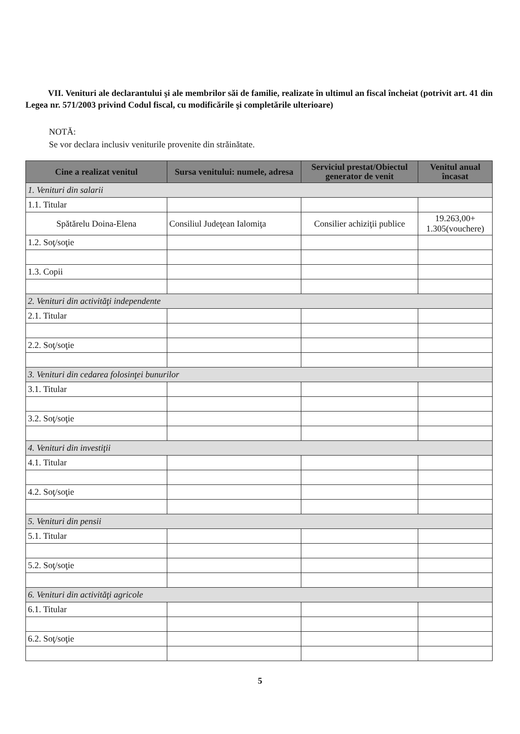VII. Venituri ale declarantului şi ale membrilor săi de familie, realizate în ultimul an fiscal încheiat (potrivit art. 41 din Legea nr. 571/2003 privind Codul fiscal, cu modificările şi completările ulterioare)
NOTĂ:
Se vor declara inclusiv veniturile provenite din străinătate.
| Cine a realizat venitul | Sursa venitului: numele, adresa | Serviciul prestat/Obiectul generator de venit | Venitul anual încasat |
| --- | --- | --- | --- |
| 1. Venituri din salarii | | | |
| 1.1. Titular | | | |
| Spătărelu Doina-Elena | Consiliul Judeţean Ialomiţa | Consilier achiziţii publice | 19.263,00+ 1.305(vouchere) |
| 1.2. Soţ/soţie | | | |
| 1.3. Copii | | | |
| 2. Venituri din activităţi independente | | | |
| 2.1. Titular | | | |
| 2.2. Soţ/soţie | | | |
| 3. Venituri din cedarea folosinţei bunurilor | | | |
| 3.1. Titular | | | |
| 3.2. Soţ/soţie | | | |
| 4. Venituri din investiţii | | | |
| 4.1. Titular | | | |
| 4.2. Soţ/soţie | | | |
| 5. Venituri din pensii | | | |
| 5.1. Titular | | | |
| 5.2. Soţ/soţie | | | |
| 6. Venituri din activităţi agricole | | | |
| 6.1. Titular | | | |
| 6.2. Soţ/soţie | | | |
5